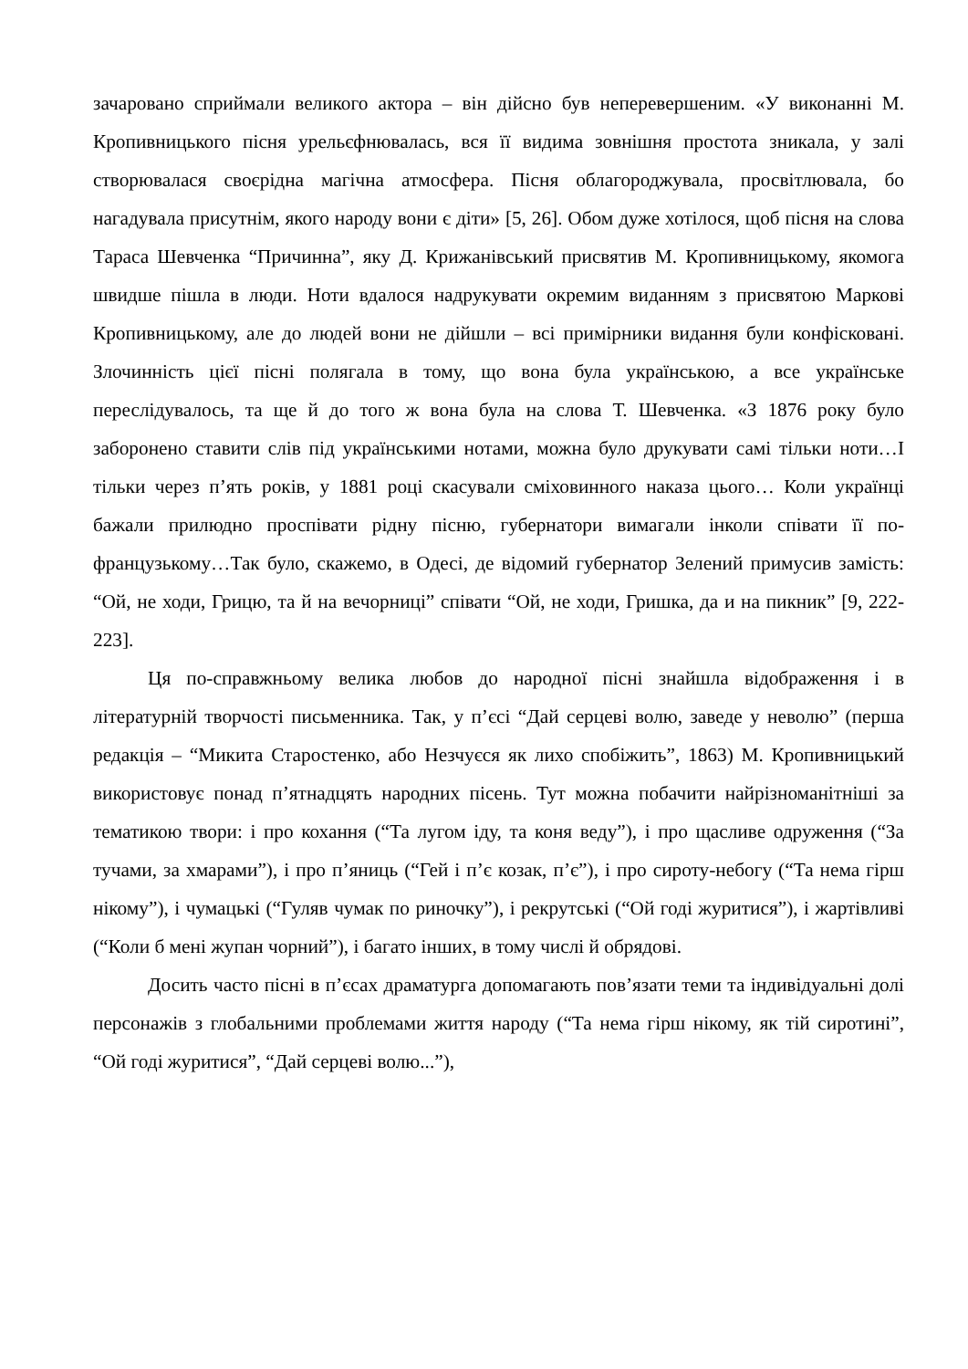зачаровано сприймали великого актора – він дійсно був неперевершеним. «У виконанні М. Кропивницького пісня урельєфнювалась, вся її видима зовнішня простота зникала, у залі створювалася своєрідна магічна атмосфера. Пісня облагороджувала, просвітлювала, бо нагадувала присутнім, якого народу вони є діти» [5, 26]. Обом дуже хотілося, щоб пісня на слова Тараса Шевченка “Причинна”, яку Д. Крижанівський присвятив М. Кропивницькому, якомога швидше пішла в люди. Ноти вдалося надрукувати окремим виданням з присвятою Маркові Кропивницькому, але до людей вони не дійшли – всі примірники видання були конфісковані. Злочинність цієї пісні полягала в тому, що вона була українською, а все українське переслідувалось, та ще й до того ж вона була на слова Т. Шевченка. «З 1876 року було заборонено ставити слів під українськими нотами, можна було друкувати самі тільки ноти…І тільки через п’ять років, у 1881 році скасували сміховинного наказа цього… Коли українці бажали прилюдно проспівати рідну пісню, губернатори вимагали інколи співати її по-французькому…Так було, скажемо, в Одесі, де відомий губернатор Зелений примусив замість: “Ой, не ходи, Грицю, та й на вечорниці” співати “Ой, не ходи, Гришка, да и на пикник” [9, 222-223].
Ця по-справжньому велика любов до народної пісні знайшла відображення і в літературній творчості письменника. Так, у п’єсі “Дай серцеві волю, заведе у неволю” (перша редакція – “Микита Старостенко, або Незчуєся як лихо спобіжить”, 1863) М. Кропивницький використовує понад п’ятнадцять народних пісень. Тут можна побачити найрізноманітніші за тематикою твори: і про кохання (“Та лугом іду, та коня веду”), і про щасливе одруження (“За тучами, за хмарами”), і про п’яниць (“Гей і п’є козак, п’є”), і про сироту-небогу (“Та нема гірш нікому”), і чумацькі (“Гуляв чумак по риночку”), і рекрутські (“Ой годі журитися”), і жартівливі (“Коли б мені жупан чорний”), і багато інших, в тому числі й обрядові.
Досить часто пісні в п’єсах драматурга допомагають пов’язати теми та індивідуальні долі персонажів з глобальними проблемами життя народу (“Та нема гірш нікому, як тій сиротині”, “Ой годі журитися”, “Дай серцеві волю...”),